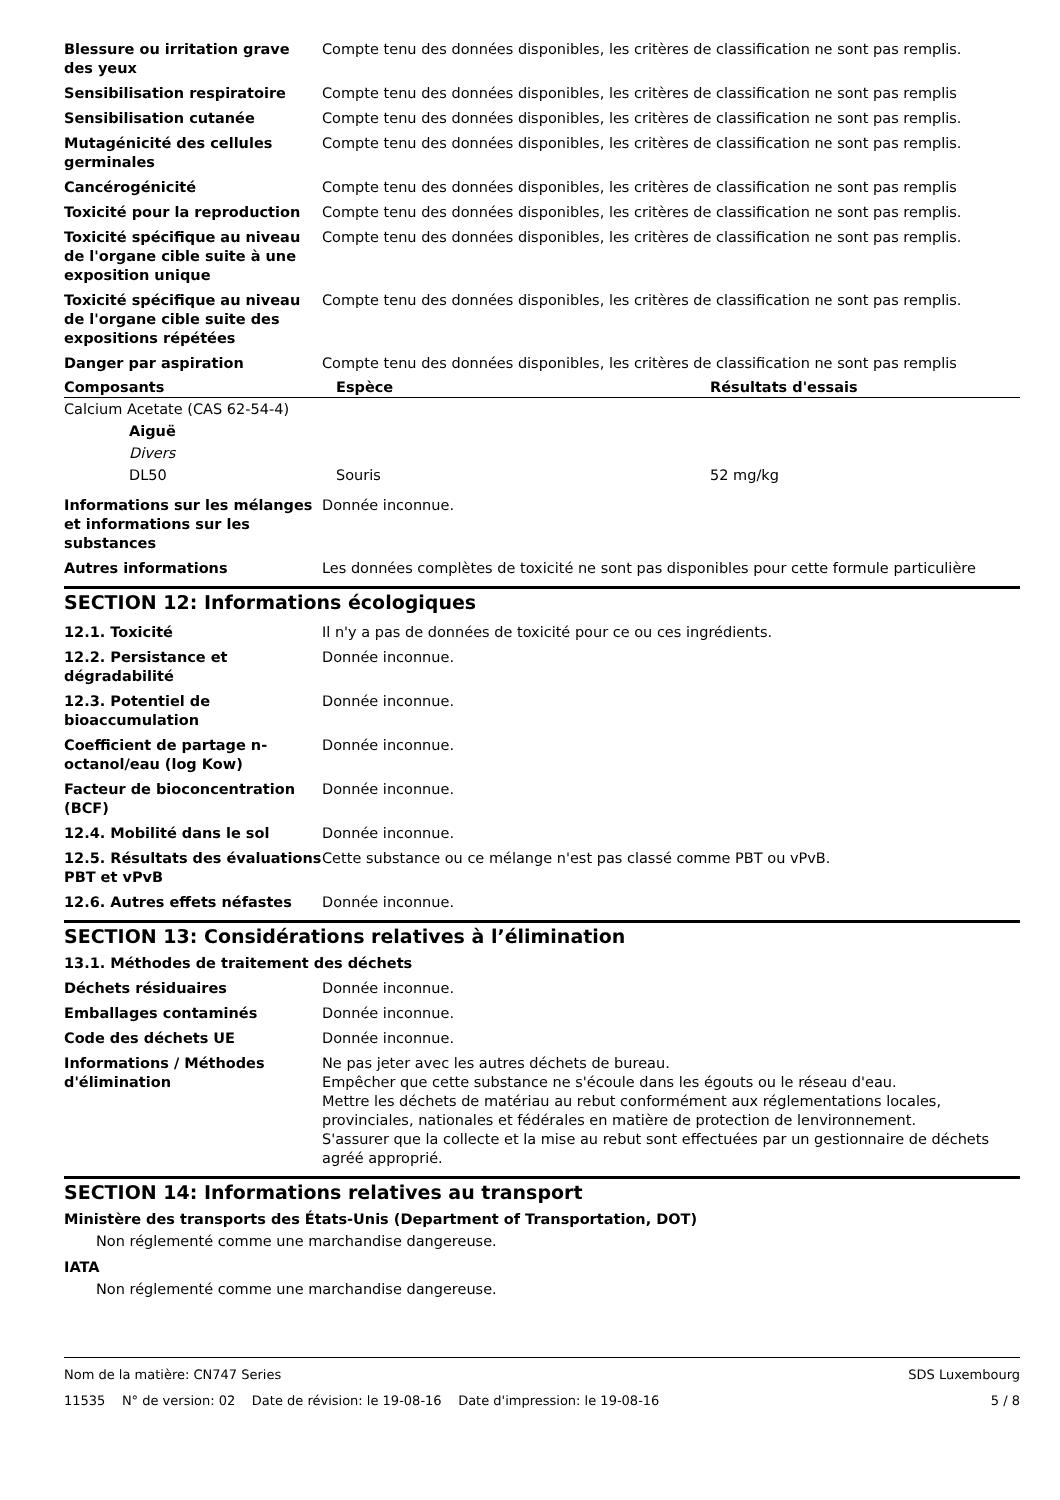| Blessure ou irritation grave des yeux | Compte tenu des données disponibles, les critères de classification ne sont pas remplis. |
| Sensibilisation respiratoire | Compte tenu des données disponibles, les critères de classification ne sont pas remplis |
| Sensibilisation cutanée | Compte tenu des données disponibles, les critères de classification ne sont pas remplis. |
| Mutagénicité des cellules germinales | Compte tenu des données disponibles, les critères de classification ne sont pas remplis. |
| Cancérogénicité | Compte tenu des données disponibles, les critères de classification ne sont pas remplis |
| Toxicité pour la reproduction | Compte tenu des données disponibles, les critères de classification ne sont pas remplis. |
| Toxicité spécifique au niveau de l'organe cible suite à une exposition unique | Compte tenu des données disponibles, les critères de classification ne sont pas remplis. |
| Toxicité spécifique au niveau de l'organe cible suite des expositions répétées | Compte tenu des données disponibles, les critères de classification ne sont pas remplis. |
| Danger par aspiration | Compte tenu des données disponibles, les critères de classification ne sont pas remplis |
| Composants | Espèce | Résultats d'essais |
| --- | --- | --- |
| Calcium Acetate (CAS 62-54-4) | | |
| Aiguë | | |
| Divers | | |
| DL50 | Souris | 52 mg/kg |
| Informations sur les mélanges et informations sur les substances | Donnée inconnue. |
| Autres informations | Les données complètes de toxicité ne sont pas disponibles pour cette formule particulière |
SECTION 12: Informations écologiques
| 12.1. Toxicité | Il n'y a pas de données de toxicité pour ce ou ces ingrédients. |
| 12.2. Persistance et dégradabilité | Donnée inconnue. |
| 12.3. Potentiel de bioaccumulation | Donnée inconnue. |
| Coefficient de partage n-octanol/eau (log Kow) | Donnée inconnue. |
| Facteur de bioconcentration (BCF) | Donnée inconnue. |
| 12.4. Mobilité dans le sol | Donnée inconnue. |
| 12.5. Résultats des évaluations PBT et vPvB | Cette substance ou ce mélange n'est pas classé comme PBT ou vPvB. |
| 12.6. Autres effets néfastes | Donnée inconnue. |
SECTION 13: Considérations relatives à l’élimination
13.1. Méthodes de traitement des déchets
| Déchets résiduaires | Donnée inconnue. |
| Emballages contaminés | Donnée inconnue. |
| Code des déchets UE | Donnée inconnue. |
| Informations / Méthodes d'élimination | Ne pas jeter avec les autres déchets de bureau. Empêcher que cette substance ne s'écoule dans les égouts ou le réseau d'eau. Mettre les déchets de matériau au rebut conformément aux réglementations locales, provinciales, nationales et fédérales en matière de protection de lenvironnement. S'assurer que la collecte et la mise au rebut sont effectuées par un gestionnaire de déchets agréé approprié. |
SECTION 14: Informations relatives au transport
Ministère des transports des États-Unis (Department of Transportation, DOT)
Non réglementé comme une marchandise dangereuse.
IATA
Non réglementé comme une marchandise dangereuse.
Nom de la matière: CN747 Series SDS Luxembourg
11535 N° de version: 02 Date de révision: le 19-08-16 Date d'impression: le 19-08-16 5 / 8